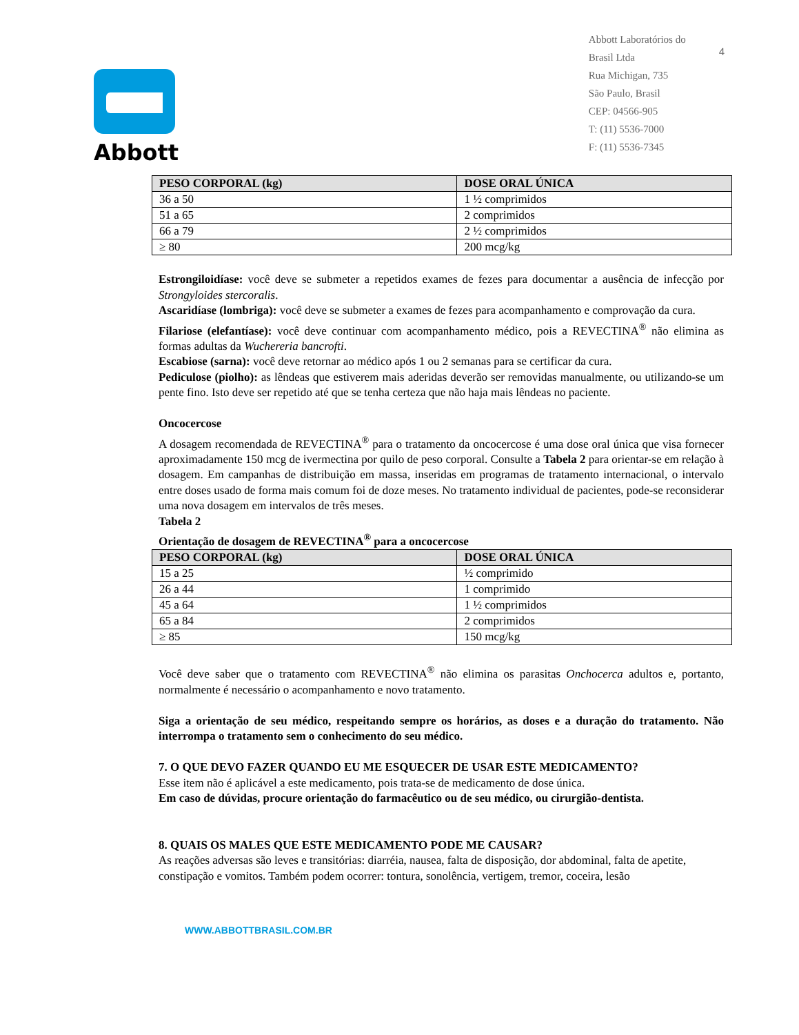Abbott
Abbott Laboratórios do
Brasil Ltda
Rua Michigan, 735
São Paulo, Brasil
CEP: 04566-905
T: (11) 5536-7000
F: (11) 5536-7345
4
| PESO CORPORAL (kg) | DOSE ORAL ÚNICA |
| --- | --- |
| 36 a 50 | 1 ½ comprimidos |
| 51 a 65 | 2 comprimidos |
| 66 a 79 | 2 ½ comprimidos |
| ≥ 80 | 200 mcg/kg |
Estrongiloidíase: você deve se submeter a repetidos exames de fezes para documentar a ausência de infecção por Strongyloides stercoralis.
Ascaridíase (lombriga): você deve se submeter a exames de fezes para acompanhamento e comprovação da cura.
Filariose (elefantíase): você deve continuar com acompanhamento médico, pois a REVECTINA<sup>®</sup> não elimina as formas adultas da Wuchereria bancrofti.
Escabiose (sarna): você deve retornar ao médico após 1 ou 2 semanas para se certificar da cura.
Pediculose (piolho): as lêndeas que estiverem mais aderidas deverão ser removidas manualmente, ou utilizando-se um pente fino. Isto deve ser repetido até que se tenha certeza que não haja mais lêndeas no paciente.
Oncocercose
A dosagem recomendada de REVECTINA<sup>®</sup> para o tratamento da oncocercose é uma dose oral única que visa fornecer aproximadamente 150 mcg de ivermectina por quilo de peso corporal. Consulte a Tabela 2 para orientar-se em relação à dosagem. Em campanhas de distribuição em massa, inseridas em programas de tratamento internacional, o intervalo entre doses usado de forma mais comum foi de doze meses. No tratamento individual de pacientes, pode-se reconsiderar uma nova dosagem em intervalos de três meses.
Tabela 2
Orientação de dosagem de REVECTINA<sup>®</sup> para a oncocercose
| PESO CORPORAL (kg) | DOSE ORAL ÚNICA |
| --- | --- |
| 15 a 25 | ½ comprimido |
| 26 a 44 | 1 comprimido |
| 45 a 64 | 1 ½ comprimidos |
| 65 a 84 | 2 comprimidos |
| ≥ 85 | 150 mcg/kg |
Você deve saber que o tratamento com REVECTINA<sup>®</sup> não elimina os parasitas Onchocerca adultos e, portanto, normalmente é necessário o acompanhamento e novo tratamento.
Siga a orientação de seu médico, respeitando sempre os horários, as doses e a duração do tratamento. Não interrompa o tratamento sem o conhecimento do seu médico.
7. O QUE DEVO FAZER QUANDO EU ME ESQUECER DE USAR ESTE MEDICAMENTO?
Esse item não é aplicável a este medicamento, pois trata-se de medicamento de dose única.
Em caso de dúvidas, procure orientação do farmacêutico ou de seu médico, ou cirurgião-dentista.
8. QUAIS OS MALES QUE ESTE MEDICAMENTO PODE ME CAUSAR?
As reações adversas são leves e transitórias: diarréia, nausea, falta de disposição, dor abdominal, falta de apetite, constipação e vomitos. Também podem ocorrer: tontura, sonolência, vertigem, tremor, coceira, lesão
WWW.ABBOTTBRASIL.COM.BR